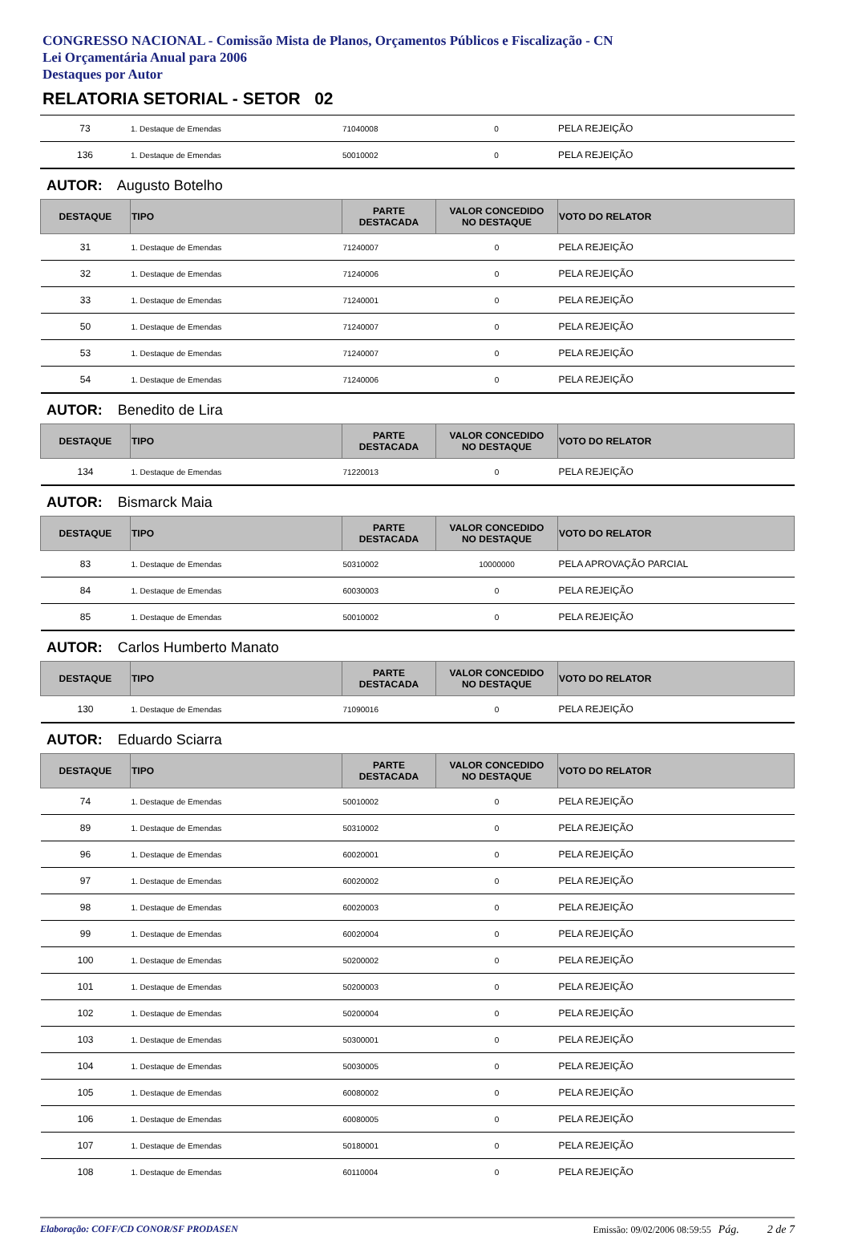CONGRESSO NACIONAL - Comissão Mista de Planos, Orçamentos Públicos e Fiscalização - CN
Lei Orçamentária Anual para 2006
Destaques por Autor
RELATORIA SETORIAL - SETOR 02
| 73 | 1. Destaque de Emendas | 71040008 | 0 | PELA REJEIÇÃO |
| 136 | 1. Destaque de Emendas | 50010002 | 0 | PELA REJEIÇÃO |
AUTOR: Augusto Botelho
| DESTAQUE | TIPO | PARTE DESTACADA | VALOR CONCEDIDO NO DESTAQUE | VOTO DO RELATOR |
| --- | --- | --- | --- | --- |
| 31 | 1. Destaque de Emendas | 71240007 | 0 | PELA REJEIÇÃO |
| 32 | 1. Destaque de Emendas | 71240006 | 0 | PELA REJEIÇÃO |
| 33 | 1. Destaque de Emendas | 71240001 | 0 | PELA REJEIÇÃO |
| 50 | 1. Destaque de Emendas | 71240007 | 0 | PELA REJEIÇÃO |
| 53 | 1. Destaque de Emendas | 71240007 | 0 | PELA REJEIÇÃO |
| 54 | 1. Destaque de Emendas | 71240006 | 0 | PELA REJEIÇÃO |
AUTOR: Benedito de Lira
| DESTAQUE | TIPO | PARTE DESTACADA | VALOR CONCEDIDO NO DESTAQUE | VOTO DO RELATOR |
| --- | --- | --- | --- | --- |
| 134 | 1. Destaque de Emendas | 71220013 | 0 | PELA REJEIÇÃO |
AUTOR: Bismarck Maia
| DESTAQUE | TIPO | PARTE DESTACADA | VALOR CONCEDIDO NO DESTAQUE | VOTO DO RELATOR |
| --- | --- | --- | --- | --- |
| 83 | 1. Destaque de Emendas | 50310002 | 10000000 | PELA APROVAÇÃO PARCIAL |
| 84 | 1. Destaque de Emendas | 60030003 | 0 | PELA REJEIÇÃO |
| 85 | 1. Destaque de Emendas | 50010002 | 0 | PELA REJEIÇÃO |
AUTOR: Carlos Humberto Manato
| DESTAQUE | TIPO | PARTE DESTACADA | VALOR CONCEDIDO NO DESTAQUE | VOTO DO RELATOR |
| --- | --- | --- | --- | --- |
| 130 | 1. Destaque de Emendas | 71090016 | 0 | PELA REJEIÇÃO |
AUTOR: Eduardo Sciarra
| DESTAQUE | TIPO | PARTE DESTACADA | VALOR CONCEDIDO NO DESTAQUE | VOTO DO RELATOR |
| --- | --- | --- | --- | --- |
| 74 | 1. Destaque de Emendas | 50010002 | 0 | PELA REJEIÇÃO |
| 89 | 1. Destaque de Emendas | 50310002 | 0 | PELA REJEIÇÃO |
| 96 | 1. Destaque de Emendas | 60020001 | 0 | PELA REJEIÇÃO |
| 97 | 1. Destaque de Emendas | 60020002 | 0 | PELA REJEIÇÃO |
| 98 | 1. Destaque de Emendas | 60020003 | 0 | PELA REJEIÇÃO |
| 99 | 1. Destaque de Emendas | 60020004 | 0 | PELA REJEIÇÃO |
| 100 | 1. Destaque de Emendas | 50200002 | 0 | PELA REJEIÇÃO |
| 101 | 1. Destaque de Emendas | 50200003 | 0 | PELA REJEIÇÃO |
| 102 | 1. Destaque de Emendas | 50200004 | 0 | PELA REJEIÇÃO |
| 103 | 1. Destaque de Emendas | 50300001 | 0 | PELA REJEIÇÃO |
| 104 | 1. Destaque de Emendas | 50030005 | 0 | PELA REJEIÇÃO |
| 105 | 1. Destaque de Emendas | 60080002 | 0 | PELA REJEIÇÃO |
| 106 | 1. Destaque de Emendas | 60080005 | 0 | PELA REJEIÇÃO |
| 107 | 1. Destaque de Emendas | 50180001 | 0 | PELA REJEIÇÃO |
| 108 | 1. Destaque de Emendas | 60110004 | 0 | PELA REJEIÇÃO |
Elaboração: COFF/CD CONOR/SF PRODASEN Emissão: 09/02/2006 08:59:55 Pág. 2 de 7